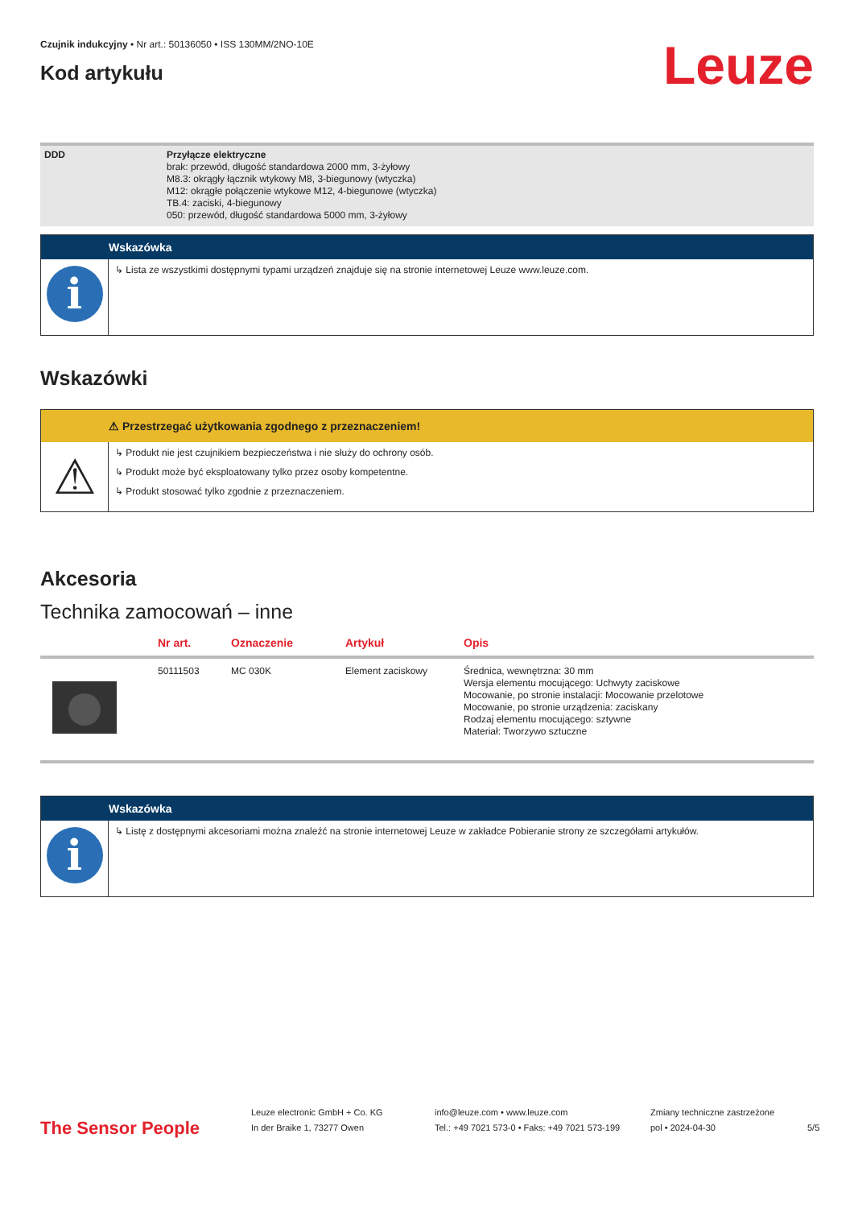Czujnik indukcyjny • Nr art.: 50136050 • ISS 130MM/2NO-10E
Kod artykułu
Leuze
DDD Przyłącze elektryczne
brak: przewód, długość standardowa 2000 mm, 3-żyłowy
M8.3: okrągły łącznik wtykowy M8, 3-biegunowy (wtyczka)
M12: okrągłe połączenie wtykowe M12, 4-biegunowe (wtyczka)
TB.4: zaciski, 4-biegunowy
050: przewód, długość standardowa 5000 mm, 3-żyłowy
Wskazówka
i
↳ Lista ze wszystkimi dostępnymi typami urządzeń znajduje się na stronie internetowej Leuze www.leuze.com.
Wskazówki
⚠ Przestrzegać użytkowania zgodnego z przeznaczeniem!
⚠
↳ Produkt nie jest czujnikiem bezpieczeństwa i nie służy do ochrony osób.
↳ Produkt może być eksploatowany tylko przez osoby kompetentne.
↳ Produkt stosować tylko zgodnie z przeznaczeniem.
Akcesoria
Technika zamocowań – inne
| | Nr art. | Oznaczenie | Artykuł | Opis |
| --- | --- | --- | --- | --- |
| | 50111503 | MC 030K | Element zaciskowy | Średnica, wewnętrzna: 30 mm Wersja elementu mocującego: Uchwyty zaciskowe Mocowanie, po stronie instalacji: Mocowanie przelotowe Mocowanie, po stronie urządzenia: zaciskany Rodzaj elementu mocującego: sztywne Materiał: Tworzywo sztuczne |
Wskazówka
i
↳ Listę z dostępnymi akcesoriami można znaleźć na stronie internetowej Leuze w zakładce Pobieranie strony ze szczegółami artykułów.
The Sensor People
Leuze electronic GmbH + Co. KG
In der Braike 1, 73277 Owen
info@leuze.com • www.leuze.com
Tel.: +49 7021 573-0 • Faks: +49 7021 573-199
Zmiany techniczne zastrzeżone
pol • 2024-04-30
5/5